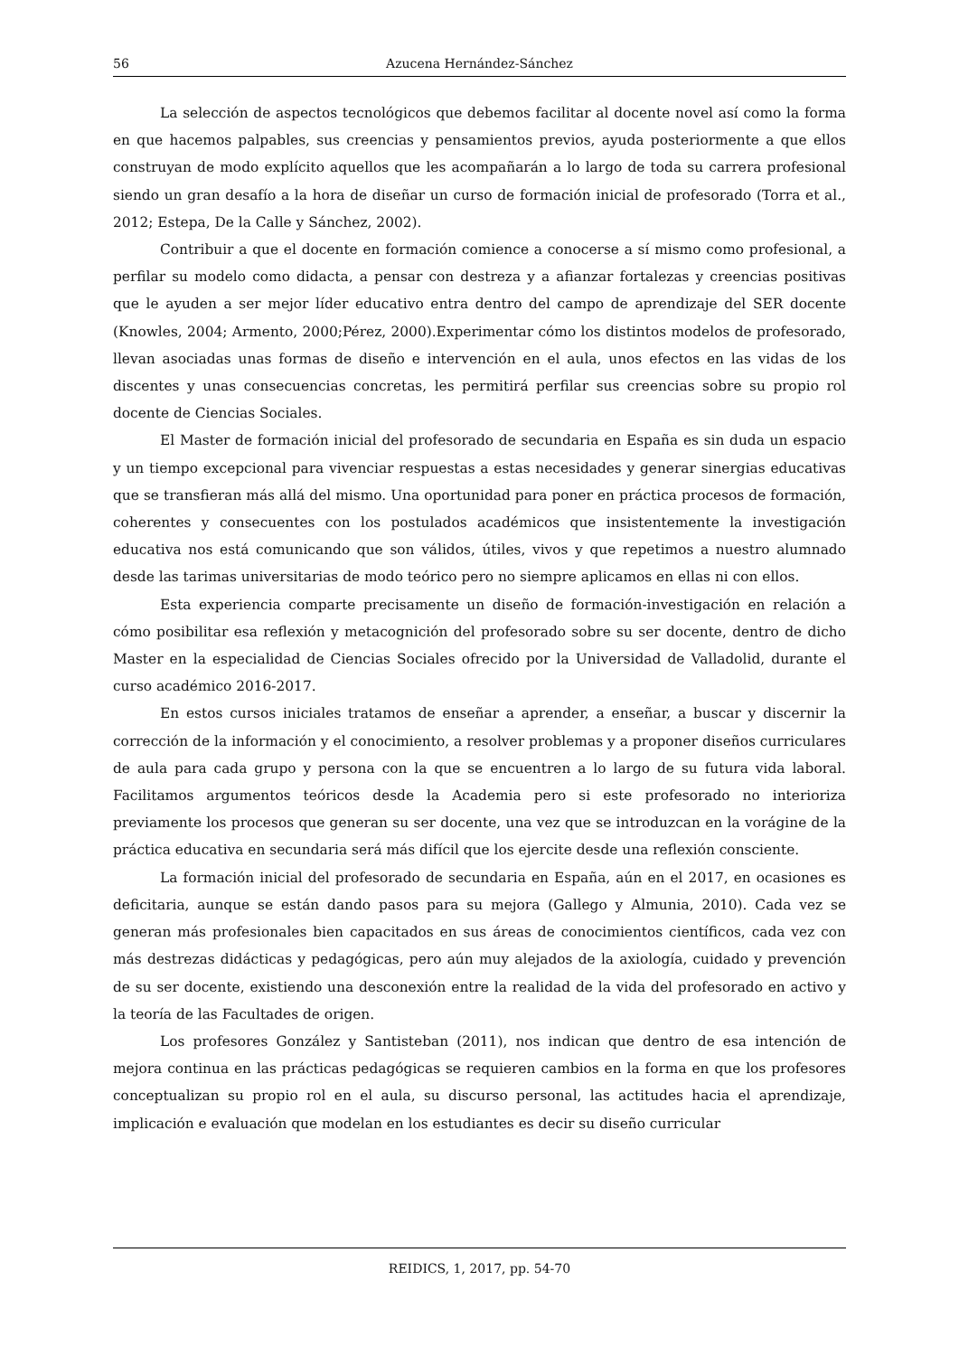56 Azucena Hernández-Sánchez
La selección de aspectos tecnológicos que debemos facilitar al docente novel así como la forma en que hacemos palpables, sus creencias y pensamientos previos, ayuda posteriormente a que ellos construyan de modo explícito aquellos que les acompañarán a lo largo de toda su carrera profesional siendo un gran desafío a la hora de diseñar un curso de formación inicial de profesorado (Torra et al., 2012; Estepa, De la Calle y Sánchez, 2002).
Contribuir a que el docente en formación comience a conocerse a sí mismo como profesional, a perfilar su modelo como didacta, a pensar con destreza y a afianzar fortalezas y creencias positivas que le ayuden a ser mejor líder educativo entra dentro del campo de aprendizaje del SER docente (Knowles, 2004; Armento, 2000;Pérez, 2000).Experimentar cómo los distintos modelos de profesorado, llevan asociadas unas formas de diseño e intervención en el aula, unos efectos en las vidas de los discentes y unas consecuencias concretas, les permitirá perfilar sus creencias sobre su propio rol docente de Ciencias Sociales.
El Master de formación inicial del profesorado de secundaria en España es sin duda un espacio y un tiempo excepcional para vivenciar respuestas a estas necesidades y generar sinergias educativas que se transfieran más allá del mismo. Una oportunidad para poner en práctica procesos de formación, coherentes y consecuentes con los postulados académicos que insistentemente la investigación educativa nos está comunicando que son válidos, útiles, vivos y que repetimos a nuestro alumnado desde las tarimas universitarias de modo teórico pero no siempre aplicamos en ellas ni con ellos.
Esta experiencia comparte precisamente un diseño de formación-investigación en relación a cómo posibilitar esa reflexión y metacognición del profesorado sobre su ser docente, dentro de dicho Master en la especialidad de Ciencias Sociales ofrecido por la Universidad de Valladolid, durante el curso académico 2016-2017.
En estos cursos iniciales tratamos de enseñar a aprender, a enseñar, a buscar y discernir la corrección de la información y el conocimiento, a resolver problemas y a proponer diseños curriculares de aula para cada grupo y persona con la que se encuentren a lo largo de su futura vida laboral. Facilitamos argumentos teóricos desde la Academia pero si este profesorado no interioriza previamente los procesos que generan su ser docente, una vez que se introduzcan en la vorágine de la práctica educativa en secundaria será más difícil que los ejercite desde una reflexión consciente.
La formación inicial del profesorado de secundaria en España, aún en el 2017, en ocasiones es deficitaria, aunque se están dando pasos para su mejora (Gallego y Almunia, 2010). Cada vez se generan más profesionales bien capacitados en sus áreas de conocimientos científicos, cada vez con más destrezas didácticas y pedagógicas, pero aún muy alejados de la axiología, cuidado y prevención de su ser docente, existiendo una desconexión entre la realidad de la vida del profesorado en activo y la teoría de las Facultades de origen.
Los profesores González y Santisteban (2011), nos indican que dentro de esa intención de mejora continua en las prácticas pedagógicas se requieren cambios en la forma en que los profesores conceptualizan su propio rol en el aula, su discurso personal, las actitudes hacia el aprendizaje, implicación e evaluación que modelan en los estudiantes es decir su diseño curricular
REIDICS, 1, 2017, pp. 54-70